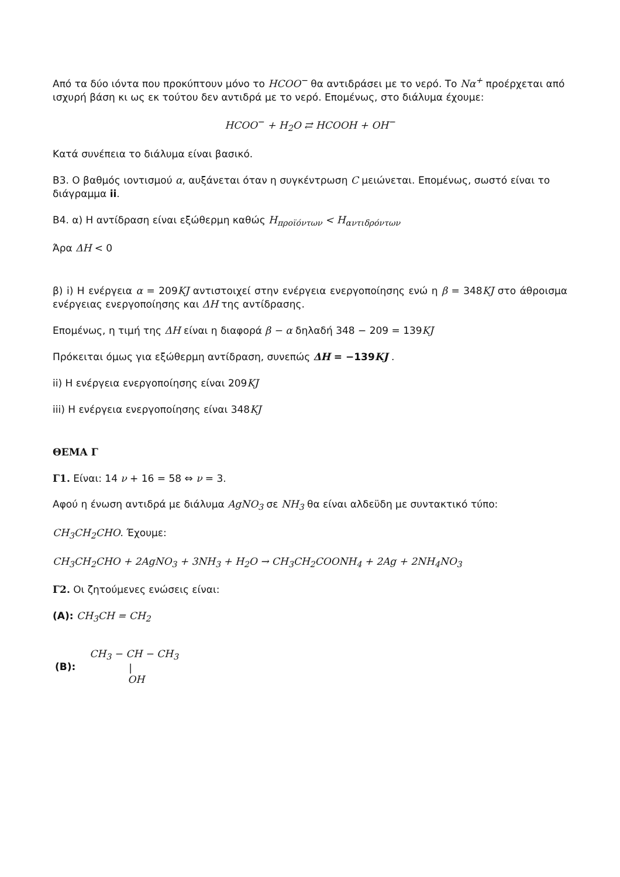Από τα δύο ιόντα που προκύπτουν μόνο το HCOO<sup>−</sup> θα αντιδράσει με το νερό. Το Nα<sup>+</sup> προέρχεται από ισχυρή βάση κι ως εκ τούτου δεν αντιδρά με το νερό. Επομένως, στο διάλυμα έχουμε:
HCOO<sup>−</sup> + H<sub>2</sub>O ⇄ HCOOH + OH<sup>−</sup>
Κατά συνέπεια το διάλυμα είναι βασικό.
Β3. Ο βαθμός ιοντισμού α, αυξάνεται όταν η συγκέντρωση C μειώνεται. Επομένως, σωστό είναι το διάγραμμα ii.
Β4. α) Η αντίδραση είναι εξώθερμη καθώς H<sub>προϊόντων</sub> < H<sub>αντιδρόντων</sub>
Άρα ΔH < 0
β) i) Η ενέργεια α = 209KJ αντιστοιχεί στην ενέργεια ενεργοποίησης ενώ η β = 348KJ στο άθροισμα ενέργειας ενεργοποίησης και ΔH της αντίδρασης.
Επομένως, η τιμή της ΔH είναι η διαφορά β − α δηλαδή 348 − 209 = 139KJ
Πρόκειται όμως για εξώθερμη αντίδραση, συνεπώς ΔH = −139KJ .
ii) Η ενέργεια ενεργοποίησης είναι 209KJ
iii) Η ενέργεια ενεργοποίησης είναι 348KJ
ΘΕΜΑ Γ
Γ1. Είναι: 14 ν + 16 = 58 ⇔ ν = 3.
Αφού η ένωση αντιδρά με διάλυμα AgNO<sub>3</sub> σε NH<sub>3</sub> θα είναι αλδεϋδη με συντακτικό τύπο:
CH<sub>3</sub>CH<sub>2</sub>CHO. Έχουμε:
CH<sub>3</sub>CH<sub>2</sub>CHO + 2AgNO<sub>3</sub> + 3NH<sub>3</sub> + H<sub>2</sub>O → CH<sub>3</sub>CH<sub>2</sub>COONH<sub>4</sub> + 2Ag + 2NH<sub>4</sub>NO<sub>3</sub>
Γ2. Οι ζητούμενες ενώσεις είναι:
(A): CH<sub>3</sub>CH = CH<sub>2</sub>
| (B): | CH<sub>3</sub> − CH − CH<sub>3</sub> |
| | / |
| | OH |